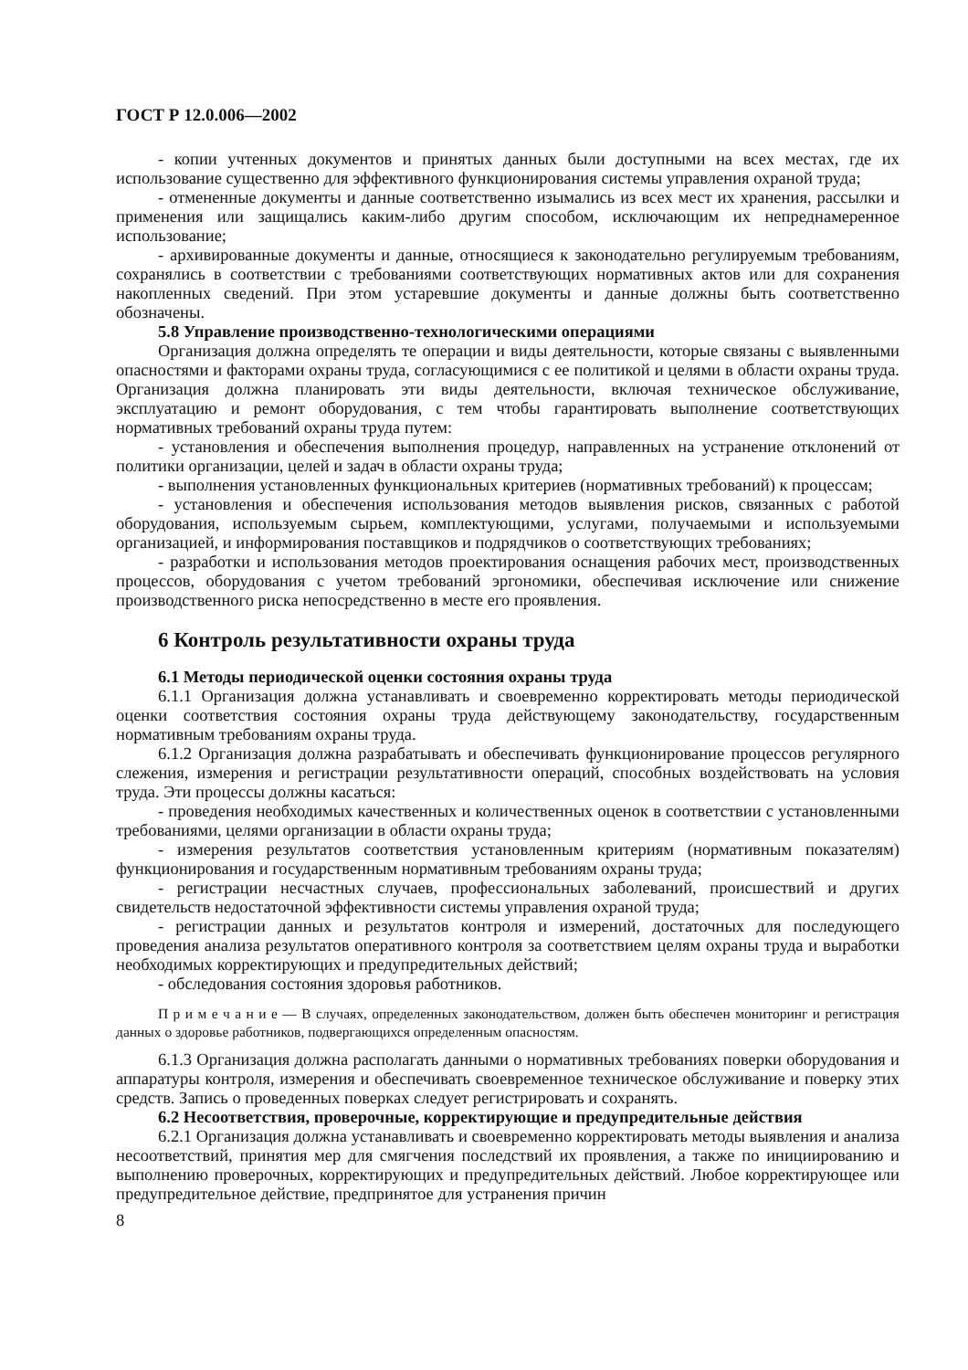ГОСТ Р 12.0.006—2002
- копии учтенных документов и принятых данных были доступными на всех местах, где их использование существенно для эффективного функционирования системы управления охраной труда;
- отмененные документы и данные соответственно изымались из всех мест их хранения, рассылки и применения или защищались каким-либо другим способом, исключающим их непреднамеренное использование;
- архивированные документы и данные, относящиеся к законодательно регулируемым требованиям, сохранялись в соответствии с требованиями соответствующих нормативных актов или для сохранения накопленных сведений. При этом устаревшие документы и данные должны быть соответственно обозначены.
5.8 Управление производственно-технологическими операциями
Организация должна определять те операции и виды деятельности, которые связаны с выявленными опасностями и факторами охраны труда, согласующимися с ее политикой и целями в области охраны труда. Организация должна планировать эти виды деятельности, включая техническое обслуживание, эксплуатацию и ремонт оборудования, с тем чтобы гарантировать выполнение соответствующих нормативных требований охраны труда путем:
- установления и обеспечения выполнения процедур, направленных на устранение отклонений от политики организации, целей и задач в области охраны труда;
- выполнения установленных функциональных критериев (нормативных требований) к процессам;
- установления и обеспечения использования методов выявления рисков, связанных с работой оборудования, используемым сырьем, комплектующими, услугами, получаемыми и используемыми организацией, и информирования поставщиков и подрядчиков о соответствующих требованиях;
- разработки и использования методов проектирования оснащения рабочих мест, производственных процессов, оборудования с учетом требований эргономики, обеспечивая исключение или снижение производственного риска непосредственно в месте его проявления.
6 Контроль результативности охраны труда
6.1 Методы периодической оценки состояния охраны труда
6.1.1 Организация должна устанавливать и своевременно корректировать методы периодической оценки соответствия состояния охраны труда действующему законодательству, государственным нормативным требованиям охраны труда.
6.1.2 Организация должна разрабатывать и обеспечивать функционирование процессов регулярного слежения, измерения и регистрации результативности операций, способных воздействовать на условия труда. Эти процессы должны касаться:
- проведения необходимых качественных и количественных оценок в соответствии с установленными требованиями, целями организации в области охраны труда;
- измерения результатов соответствия установленным критериям (нормативным показателям) функционирования и государственным нормативным требованиям охраны труда;
- регистрации несчастных случаев, профессиональных заболеваний, происшествий и других свидетельств недостаточной эффективности системы управления охраной труда;
- регистрации данных и результатов контроля и измерений, достаточных для последующего проведения анализа результатов оперативного контроля за соответствием целям охраны труда и выработки необходимых корректирующих и предупредительных действий;
- обследования состояния здоровья работников.
П р и м е ч а н и е — В случаях, определенных законодательством, должен быть обеспечен мониторинг и регистрация данных о здоровье работников, подвергающихся определенным опасностям.
6.1.3 Организация должна располагать данными о нормативных требованиях поверки оборудования и аппаратуры контроля, измерения и обеспечивать своевременное техническое обслуживание и поверку этих средств. Запись о проведенных поверках следует регистрировать и сохранять.
6.2 Несоответствия, проверочные, корректирующие и предупредительные действия
6.2.1 Организация должна устанавливать и своевременно корректировать методы выявления и анализа несоответствий, принятия мер для смягчения последствий их проявления, а также по инициированию и выполнению проверочных, корректирующих и предупредительных действий. Любое корректирующее или предупредительное действие, предпринятое для устранения причин
8